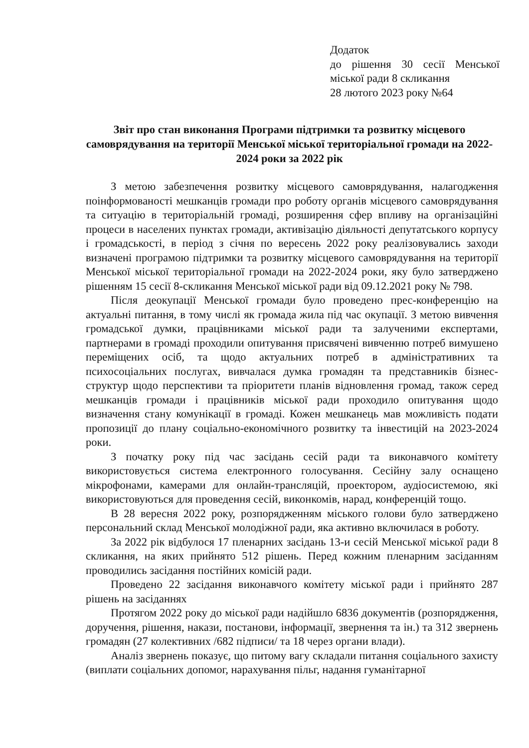Додаток
до рішення 30 сесії Менської міської ради 8 скликання
28 лютого 2023 року №64
Звіт про стан виконання Програми підтримки та розвитку місцевого самоврядування на території Менської міської територіальної громади на 2022-2024 роки за 2022 рік
З метою забезпечення розвитку місцевого самоврядування, налагодження поінформованості мешканців громади про роботу органів місцевого самоврядування та ситуацію в територіальній громаді, розширення сфер впливу на організаційні процеси в населених пунктах громади, активізацію діяльності депутатського корпусу і громадськості, в період з січня по вересень 2022 року реалізовувались заходи визначені програмою підтримки та розвитку місцевого самоврядування на території Менської міської територіальної громади на 2022-2024 роки, яку було затверджено рішенням 15 сесії 8-скликання Менської міської ради від 09.12.2021 року № 798.
Після деокупації Менської громади було проведено прес-конференцію на актуальні питання, в тому числі як громада жила під час окупації. З метою вивчення громадської думки, працівниками міської ради та залученими експертами, партнерами в громаді проходили опитування присвячені вивченню потреб вимушено переміщених осіб, та щодо актуальних потреб в адміністративних та психосоціальних послугах, вивчалася думка громадян та представників бізнес-структур щодо перспективи та пріоритети планів відновлення громад, також серед мешканців громади і працівників міської ради проходило опитування щодо визначення стану комунікації в громаді. Кожен мешканець мав можливість подати пропозиції до плану соціально-економічного розвитку та інвестицій на 2023-2024 роки.
З початку року під час засідань сесій ради та виконавчого комітету використовується система електронного голосування. Сесійну залу оснащено мікрофонами, камерами для онлайн-трансляцій, проектором, аудіосистемою, які використовуються для проведення сесій, виконкомів, нарад, конференцій тощо.
В 28 вересня 2022 року, розпорядженням міського голови було затверджено персональний склад Менської молодіжної ради, яка активно включилася в роботу.
За 2022 рік відбулося 17 пленарних засідань 13-и сесій Менської міської ради 8 скликання, на яких прийнято 512 рішень. Перед кожним пленарним засіданням проводились засідання постійних комісій ради.
Проведено 22 засідання виконавчого комітету міської ради і прийнято 287 рішень на засіданнях
Протягом 2022 року до міської ради надійшло 6836 документів (розпорядження, доручення, рішення, накази, постанови, інформації, звернення та ін.) та 312 звернень громадян (27 колективних /682 підписи/ та 18 через органи влади).
Аналіз звернень показує, що питому вагу складали питання соціального захисту (виплати соціальних допомог, нарахування пільг, надання гуманітарної